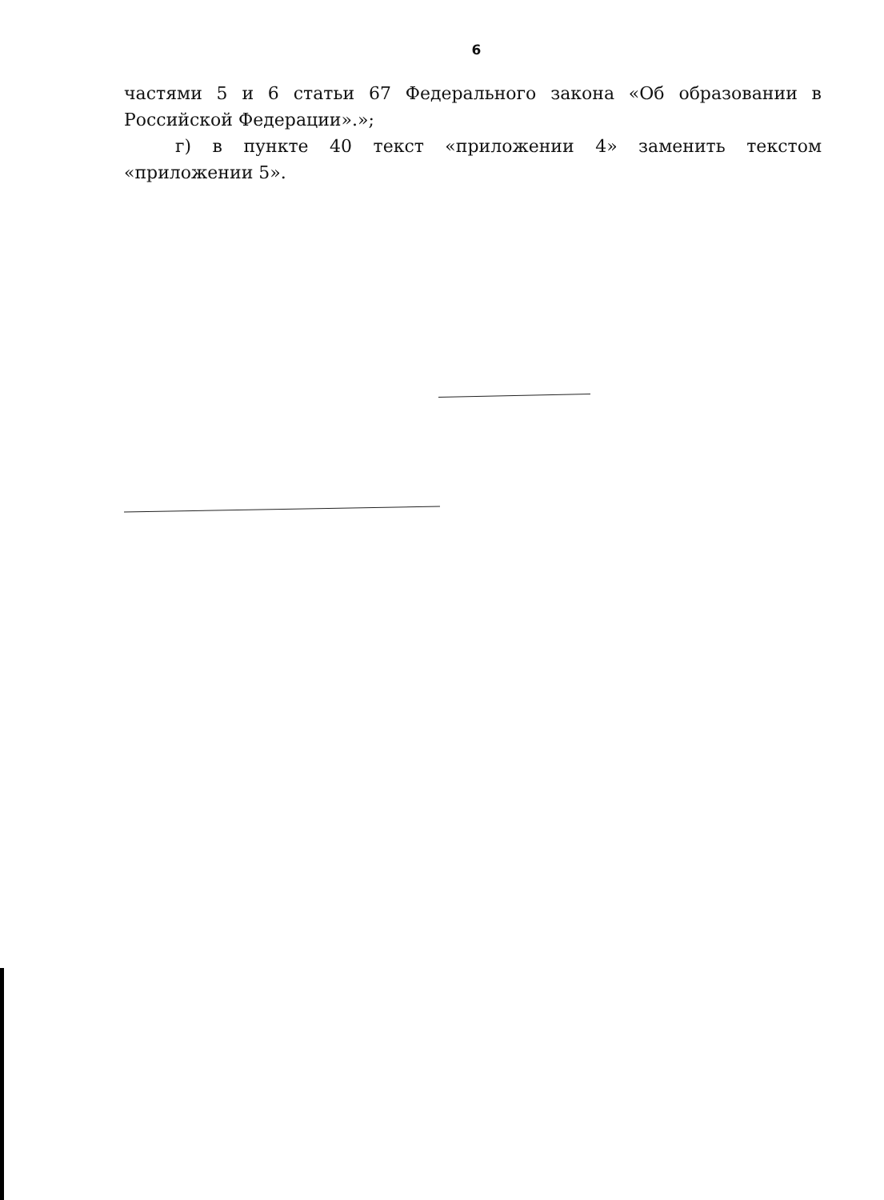6
частями 5 и 6 статьи 67 Федерального закона «Об образовании в Российской Федерации».»;
г) в пункте 40 текст «приложении 4» заменить текстом «приложении 5».